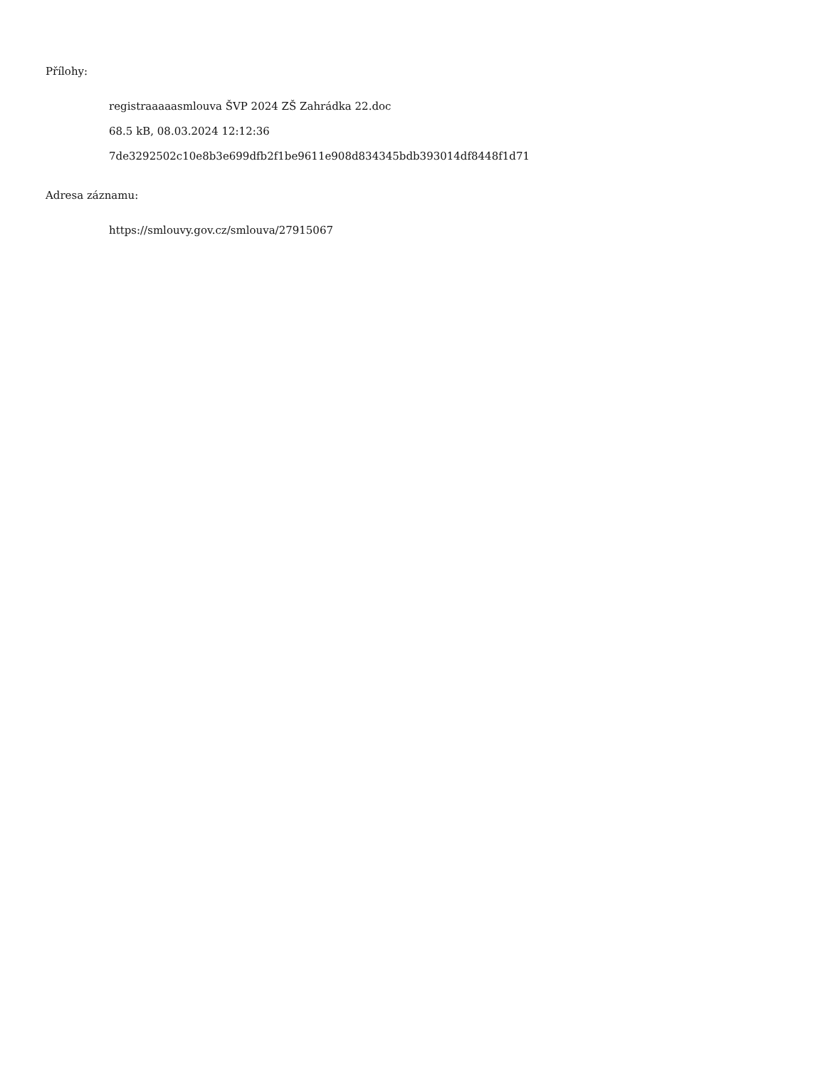Přílohy:
registraaaaasmlouva ŠVP 2024 ZŠ Zahrádka 22.doc
68.5 kB, 08.03.2024 12:12:36
7de3292502c10e8b3e699dfb2f1be9611e908d834345bdb393014df8448f1d71
Adresa záznamu:
https://smlouvy.gov.cz/smlouva/27915067